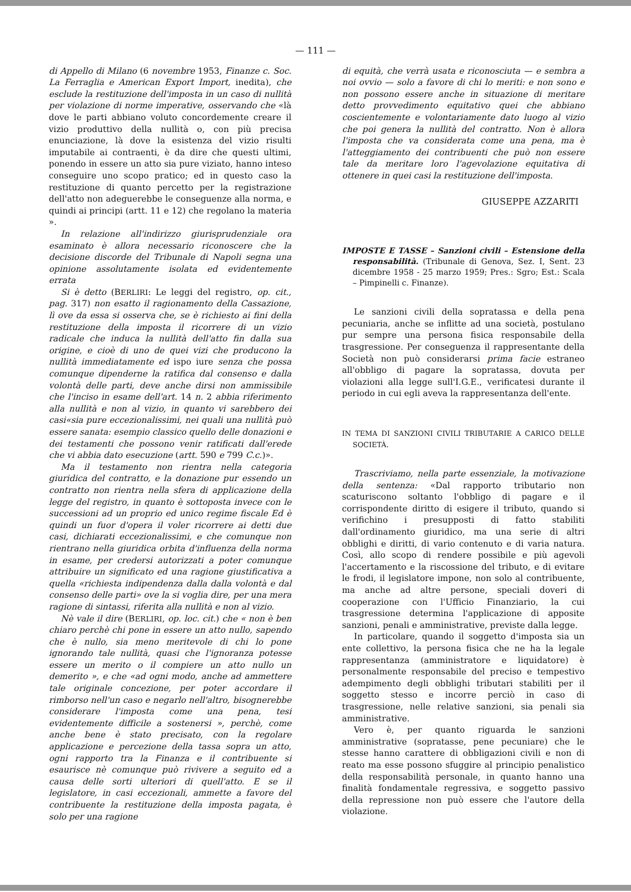— 111 —
di Appello di Milano (6 novembre 1953, Finanze c. Soc. La Ferraglia e American Export Import, inedita), che esclude la restituzione dell'imposta in un caso di nullità per violazione di norme imperative, osservando che «là dove le parti abbiano voluto concordemente creare il vizio produttivo della nullità o, con più precisa enunciazione, là dove la esistenza del vizio risulti imputabile ai contraenti, è da dire che questi ultimi, ponendo in essere un atto sia pure viziato, hanno inteso conseguire uno scopo pratico; ed in questo caso la restituzione di quanto percetto per la registrazione dell'atto non adeguerebbe le conseguenze alla norma, e quindi ai principi (artt. 11 e 12) che regolano la materia ».
In relazione all'indirizzo giurisprudenziale ora esaminato è allora necessario riconoscere che la decisione discorde del Tribunale di Napoli segna una opinione assolutamente isolata ed evidentemente errata
Si è detto (BERLIRI: Le leggi del registro, op. cit., pag. 317) non esatto il ragionamento della Cassazione, lì ove da essa si osserva che, se è richiesto ai fini della restituzione della imposta il ricorrere di un vizio radicale che induca la nullità dell'atto fin dalla sua origine, e cioè di uno de quei vizi che producono la nullità immediatamente ed ispo iure senza che possa comunque dipenderne la ratifica dal consenso e dalla volontà delle parti, deve anche dirsi non ammissibile che l'inciso in esame dell'art. 14 n. 2 abbia riferimento alla nullità e non al vizio, in quanto vi sarebbero dei casi«sia pure eccezionalissimi, nei quali una nullità può essere sanata: esempio classico quello delle donazioni e dei testamenti che possono venir ratificati dall'erede che vi abbia dato esecuzione (artt. 590 e 799 C.c.)».
Ma il testamento non rientra nella categoria giuridica del contratto, e la donazione pur essendo un contratto non rientra nella sfera di applicazione della legge del registro, in quanto è sottoposta invece con le successioni ad un proprio ed unico regime fiscale Ed è quindi un fuor d'opera il voler ricorrere ai detti due casi, dichiarati eccezionalissimi, e che comunque non rientrano nella giuridica orbita d'influenza della norma in esame, per credersi autorizzati a poter comunque attribuire un significato ed una ragione giustificativa a quella «richiesta indipendenza dalla dalla volontà e dal consenso delle parti» ove la si voglia dire, per una mera ragione di sintassi, riferita alla nullità e non al vizio.
Nè vale il dire (BERLIRI, op. loc. cit.) che « non è ben chiaro perchè chi pone in essere un atto nullo, sapendo che è nullo, sia meno meritevole di chi lo pone ignorando tale nullità, quasi che l'ignoranza potesse essere un merito o il compiere un atto nullo un demerito », e che «ad ogni modo, anche ad ammettere tale originale concezione, per poter accordare il rimborso nell'un caso e negarlo nell'altro, bisognerebbe considerare l'imposta come una pena, tesi evidentemente difficile a sostenersi », perchè, come anche bene è stato precisato, con la regolare applicazione e percezione della tassa sopra un atto, ogni rapporto tra la Finanza e il contribuente si esaurisce nè comunque può rivivere a seguito ed a causa delle sorti ulteriori di quell'atto. E se il legislatore, in casi eccezionali, ammette a favore del contribuente la restituzione della imposta pagata, è solo per una ragione
di equità, che verrà usata e riconosciuta — e sembra a noi ovvio — solo a favore di chi lo meriti: e non sono e non possono essere anche in situazione di meritare detto provvedimento equitativo quei che abbiano coscientemente e volontariamente dato luogo al vizio che poi genera la nullità del contratto. Non è allora l'imposta che va considerata come una pena, ma è l'atteggiamento dei contribuenti che può non essere tale da meritare loro l'agevolazione equitativa di ottenere in quei casi la restituzione dell'imposta.
GIUSEPPE AZZARITI
IMPOSTE E TASSE – Sanzioni civili – Estensione della responsabilità. (Tribunale di Genova, Sez. I, Sent. 23 dicembre 1958 - 25 marzo 1959; Pres.: Sgro; Est.: Scala – Pimpinelli c. Finanze).
Le sanzioni civili della sopratassa e della pena pecuniaria, anche se inflitte ad una società, postulano pur sempre una persona fisica responsabile della trasgressione. Per conseguenza il rappresentante della Società non può considerarsi prima facie estraneo all'obbligo di pagare la sopratassa, dovuta per violazioni alla legge sull'I.G.E., verificatesi durante il periodo in cui egli aveva la rappresentanza dell'ente.
IN TEMA DI SANZIONI CIVILI TRIBUTARIE A CARICO DELLE SOCIETÀ.
Trascriviamo, nella parte essenziale, la motivazione della sentenza: «Dal rapporto tributario non scaturiscono soltanto l'obbligo di pagare e il corrispondente diritto di esigere il tributo, quando si verifichino i presupposti di fatto stabiliti dall'ordinamento giuridico, ma una serie di altri obblighi e diritti, di vario contenuto e di varia natura. Così, allo scopo di rendere possibile e più agevoli l'accertamento e la riscossione del tributo, e di evitare le frodi, il legislatore impone, non solo al contribuente, ma anche ad altre persone, speciali doveri di cooperazione con l'Ufficio Finanziario, la cui trasgressione determina l'applicazione di apposite sanzioni, penali e amministrative, previste dalla legge.
In particolare, quando il soggetto d'imposta sia un ente collettivo, la persona fisica che ne ha la legale rappresentanza (amministratore e liquidatore) è personalmente responsabile del preciso e tempestivo adempimento degli obblighi tributari stabiliti per il soggetto stesso e incorre perciò in caso di trasgressione, nelle relative sanzioni, sia penali sia amministrative.
Vero è, per quanto riguarda le sanzioni amministrative (sopratasse, pene pecuniare) che le stesse hanno carattere di obbligazioni civili e non di reato ma esse possono sfuggire al principio penalistico della responsabilità personale, in quanto hanno una finalità fondamentale regressiva, e soggetto passivo della repressione non può essere che l'autore della violazione.